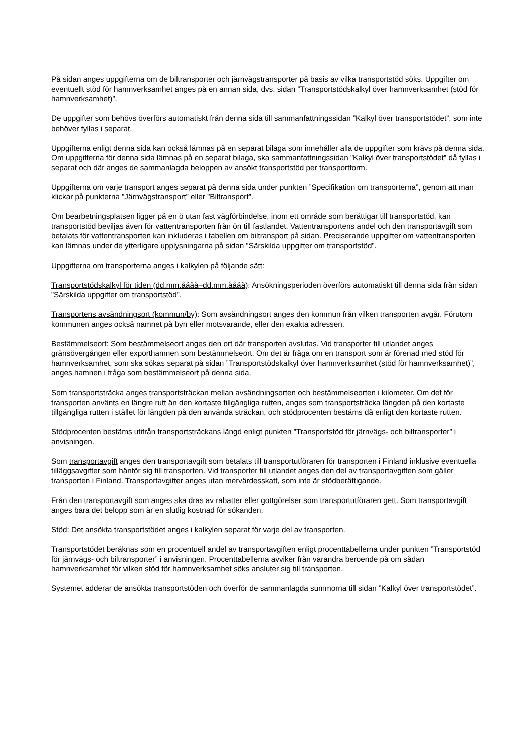På sidan anges uppgifterna om de biltransporter och järnvägstransporter på basis av vilka transportstöd söks. Uppgifter om eventuellt stöd för hamnverksamhet anges på en annan sida, dvs. sidan ”Transportstödskalkyl över hamnverksamhet (stöd för hamnverksamhet)”.
De uppgifter som behövs överförs automatiskt från denna sida till sammanfattningssidan ”Kalkyl över transportstödet”, som inte behöver fyllas i separat.
Uppgifterna enligt denna sida kan också lämnas på en separat bilaga som innehåller alla de uppgifter som krävs på denna sida. Om uppgifterna för denna sida lämnas på en separat bilaga, ska sammanfattningssidan ”Kalkyl över transportstödet” då fyllas i separat och där anges de sammanlagda beloppen av ansökt transportstöd per transportform.
Uppgifterna om varje transport anges separat på denna sida under punkten ”Specifikation om transporterna”, genom att man klickar på punkterna ”Järnvägstransport” eller ”Biltransport”.
Om bearbetningsplatsen ligger på en ö utan fast vägförbindelse, inom ett område som berättigar till transportstöd, kan transportstöd beviljas även för vattentransporten från ön till fastlandet. Vattentransportens andel och den transportavgift som betalats för vattentransporten kan inkluderas i tabellen om biltransport på sidan. Preciserande uppgifter om vattentransporten kan lämnas under de ytterligare upplysningarna på sidan ”Särskilda uppgifter om transportstöd”.
Uppgifterna om transporterna anges i kalkylen på följande sätt:
Transportstödskalkyl för tiden (dd.mm.åååå–dd.mm.åååå): Ansökningsperioden överförs automatiskt till denna sida från sidan ”Särskilda uppgifter om transportstöd”.
Transportens avsändningsort (kommun/by): Som avsändningsort anges den kommun från vilken transporten avgår. Förutom kommunen anges också namnet på byn eller motsvarande, eller den exakta adressen.
Bestämmelseort: Som bestämmelseort anges den ort där transporten avslutas. Vid transporter till utlandet anges gränsövergången eller exporthamnen som bestämmelseort. Om det är fråga om en transport som är förenad med stöd för hamnverksamhet, som ska sökas separat på sidan ”Transportstödskalkyl över hamnverksamhet (stöd för hamnverksamhet)”, anges hamnen i fråga som bestämmelseort på denna sida.
Som transportsträcka anges transportsträckan mellan avsändningsorten och bestämmelseorten i kilometer. Om det för transporten använts en längre rutt än den kortaste tillgängliga rutten, anges som transportsträcka längden på den kortaste tillgängliga rutten i stället för längden på den använda sträckan, och stödprocenten bestäms då enligt den kortaste rutten.
Stödprocenten bestäms utifrån transportsträckans längd enligt punkten ”Transportstöd för järnvägs- och biltransporter” i anvisningen.
Som transportavgift anges den transportavgift som betalats till transportutföraren för transporten i Finland inklusive eventuella tilläggsavgifter som hänför sig till transporten. Vid transporter till utlandet anges den del av transportavgiften som gäller transporten i Finland. Transportavgifter anges utan mervärdesskatt, som inte är stödberättigande.
Från den transportavgift som anges ska dras av rabatter eller gottgörelser som transportutföraren gett. Som transportavgift anges bara det belopp som är en slutlig kostnad för sökanden.
Stöd: Det ansökta transportstödet anges i kalkylen separat för varje del av transporten.
Transportstödet beräknas som en procentuell andel av transportavgiften enligt procenttabellerna under punkten ”Transportstöd för järnvägs- och biltransporter” i anvisningen. Procenttabellerna avviker från varandra beroende på om sådan hamnverksamhet för vilken stöd för hamnverksamhet söks ansluter sig till transporten.
Systemet adderar de ansökta transportstöden och överför de sammanlagda summorna till sidan ”Kalkyl över transportstödet”.